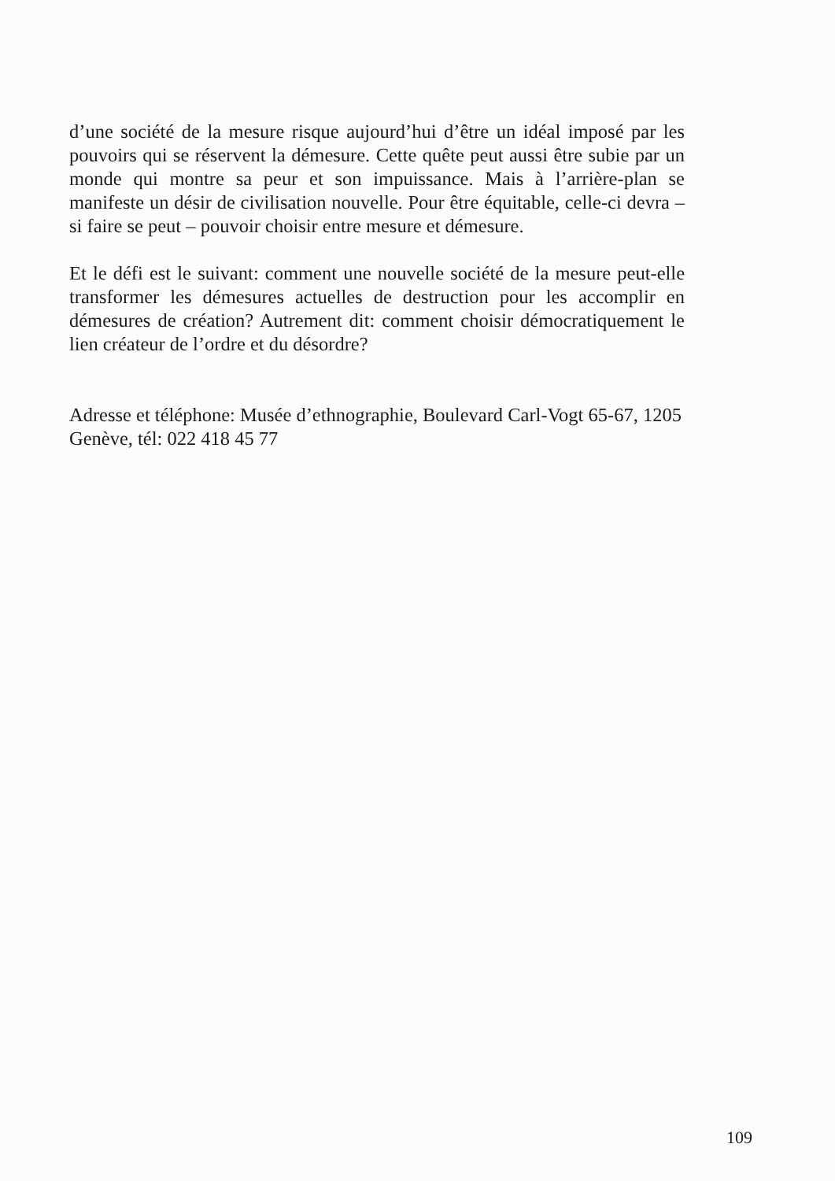d’une société de la mesure risque aujourd’hui d’être un idéal imposé par les pouvoirs qui se réservent la démesure. Cette quête peut aussi être subie par un monde qui montre sa peur et son impuissance. Mais à l’arrière-plan se manifeste un désir de civilisation nouvelle. Pour être équitable, celle-ci devra – si faire se peut – pouvoir choisir entre mesure et démesure.
Et le défi est le suivant: comment une nouvelle société de la mesure peut-elle transformer les démesures actuelles de destruction pour les accomplir en démesures de création? Autrement dit: comment choisir démocratiquement le lien créateur de l’ordre et du désordre?
Adresse et téléphone: Musée d’ethnographie, Boulevard Carl-Vogt 65-67, 1205 Genève, tél: 022 418 45 77
109